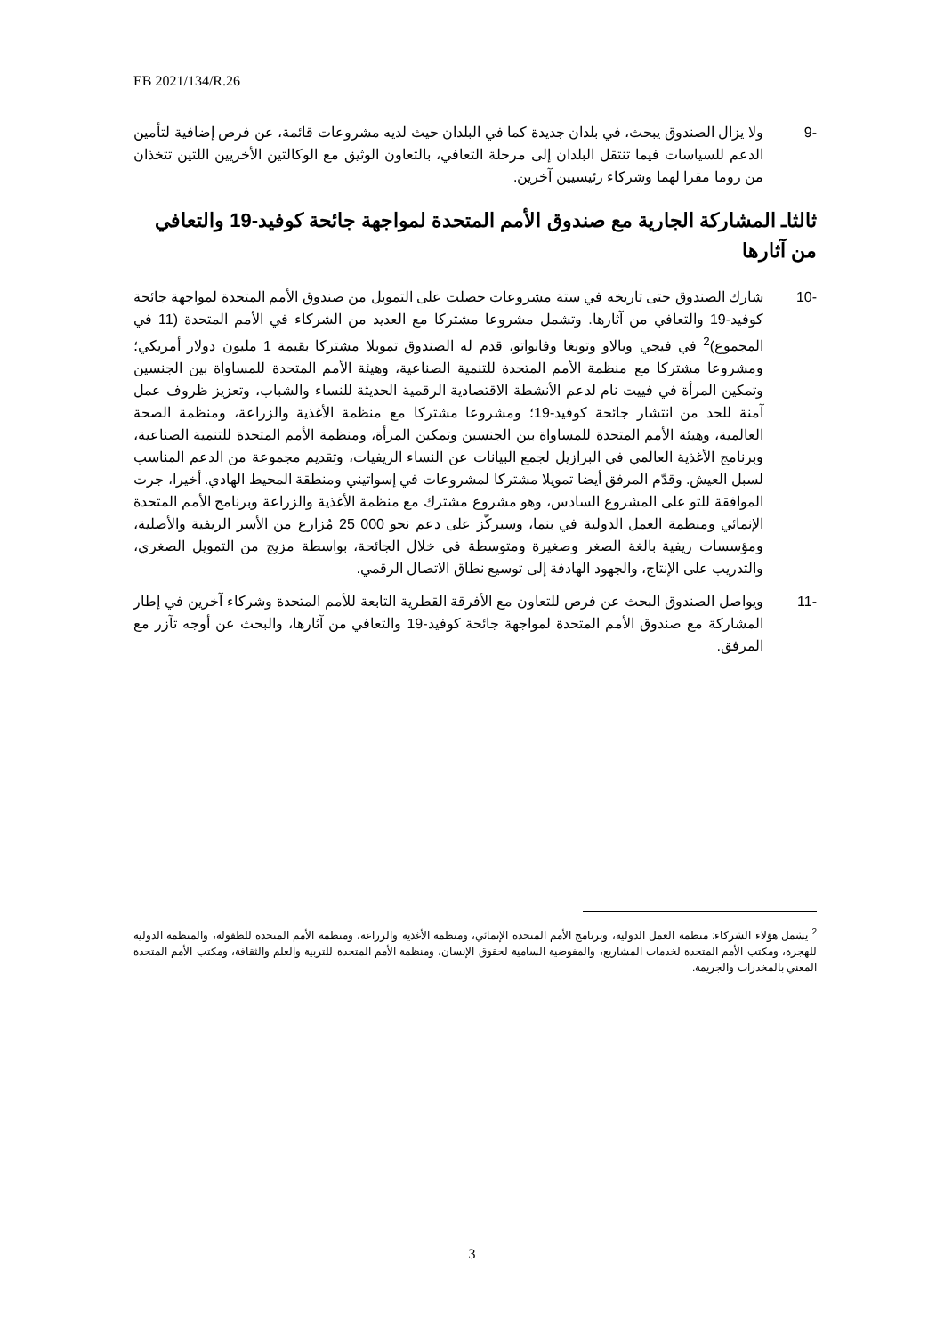EB 2021/134/R.26
-9 ولا يزال الصندوق يبحث، في بلدان جديدة كما في البلدان حيث لديه مشروعات قائمة، عن فرص إضافية لتأمين الدعم للسياسات فيما تنتقل البلدان إلى مرحلة التعافي، بالتعاون الوثيق مع الوكالتين الأخريين اللتين تتخذان من روما مقرا لهما وشركاء رئيسيين آخرين.
ثالثاـ المشاركة الجارية مع صندوق الأمم المتحدة لمواجهة جائحة كوفيد-19 والتعافي من آثارها
-10 شارك الصندوق حتى تاريخه في ستة مشروعات حصلت على التمويل من صندوق الأمم المتحدة لمواجهة جائحة كوفيد-19 والتعافي من آثارها. وتشمل مشروعا مشتركا مع العديد من الشركاء في الأمم المتحدة (11 في المجموع)<sup>2</sup> في فيجي وبالاو وتونغا وفانواتو، قدم له الصندوق تمويلا مشتركا بقيمة 1 مليون دولار أمريكي؛ ومشروعا مشتركا مع منظمة الأمم المتحدة للتنمية الصناعية، وهيئة الأمم المتحدة للمساواة بين الجنسين وتمكين المرأة في فييت نام لدعم الأنشطة الاقتصادية الرقمية الحديثة للنساء والشباب، وتعزيز ظروف عمل آمنة للحد من انتشار جائحة كوفيد-19؛ ومشروعا مشتركا مع منظمة الأغذية والزراعة، ومنظمة الصحة العالمية، وهيئة الأمم المتحدة للمساواة بين الجنسين وتمكين المرأة، ومنظمة الأمم المتحدة للتنمية الصناعية، وبرنامج الأغذية العالمي في البرازيل لجمع البيانات عن النساء الريفيات، وتقديم مجموعة من الدعم المناسب لسبل العيش. وقدّم المرفق أيضا تمويلا مشتركا لمشروعات في إسواتيني ومنطقة المحيط الهادي. أخيرا، جرت الموافقة للتو على المشروع السادس، وهو مشروع مشترك مع منظمة الأغذية والزراعة وبرنامج الأمم المتحدة الإنمائي ومنظمة العمل الدولية في بنما، وسيركّز على دعم نحو 000 25 مُزارع من الأسر الريفية والأصلية، ومؤسسات ريفية بالغة الصغر وصغيرة ومتوسطة في خلال الجائحة، بواسطة مزيج من التمويل الصغري، والتدريب على الإنتاج، والجهود الهادفة إلى توسيع نطاق الاتصال الرقمي.
-11 ويواصل الصندوق البحث عن فرص للتعاون مع الأفرقة القطرية التابعة للأمم المتحدة وشركاء آخرين في إطار المشاركة مع صندوق الأمم المتحدة لمواجهة جائحة كوفيد-19 والتعافي من آثارها، والبحث عن أوجه تآزر مع المرفق.
<sup>2</sup> يشمل هؤلاء الشركاء: منظمة العمل الدولية، وبرنامج الأمم المتحدة الإنمائي، ومنظمة الأغذية والزراعة، ومنظمة الأمم المتحدة للطفولة، والمنظمة الدولية للهجرة، ومكتب الأمم المتحدة لخدمات المشاريع، والمفوضية السامية لحقوق الإنسان، ومنظمة الأمم المتحدة للتربية والعلم والثقافة، ومكتب الأمم المتحدة المعني بالمخدرات والجريمة.
3